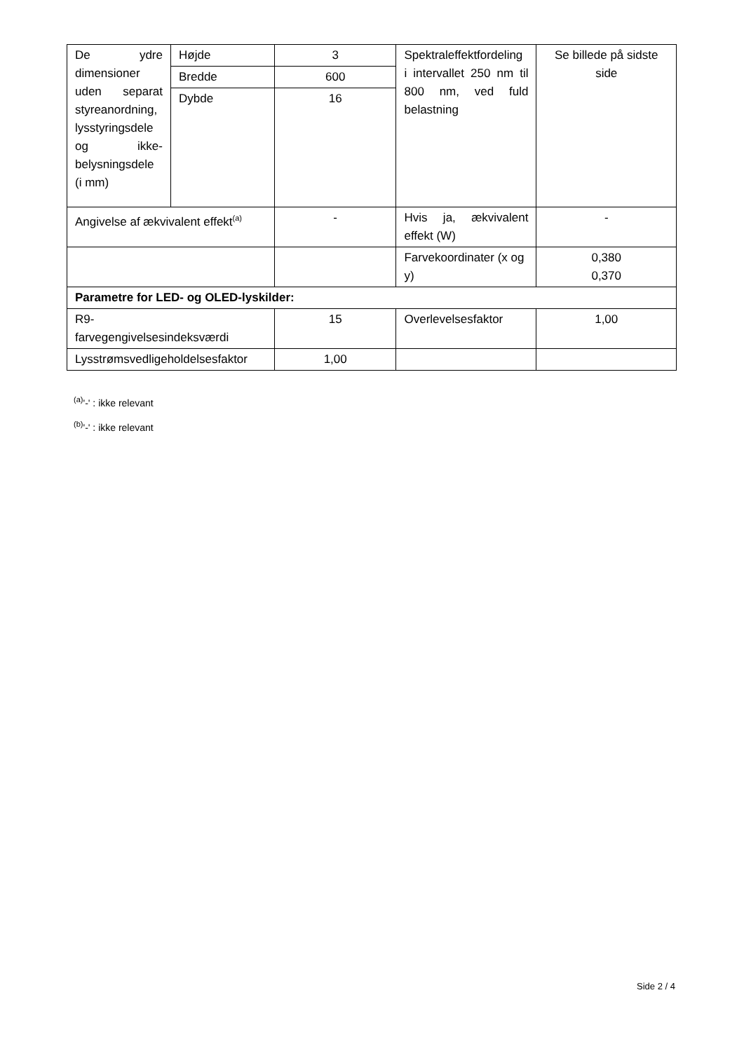| De ydre dimensioner uden separat styreanordning, lysstyringsdele og ikke-belysningsdele (i mm) | Højde | 3 | Spektraleffektfordeling i intervallet 250 nm til 800 nm, ved fuld belastning | Se billede på sidste side |
| | Bredde | 600 | | |
| | Dybde | 16 | | |
| Angivelse af ækvivalent effekt<sup>(a)</sup> | | - | Hvis ja, ækvivalent effekt (W) | - |
| | | | Farvekoordinater (x og y) | 0,380 0,370 |
| Parametre for LED- og OLED-lyskilder: | | | | |
| R9- farvegengivelsesindeksværdi | | 15 | Overlevelsesfaktor | 1,00 |
| Lysstrømsvedligeholdelsesfaktor | | 1,00 | | |
<sup>(a)</sup> '-' : ikke relevant
<sup>(b)</sup> '-' : ikke relevant
Side 2 / 4